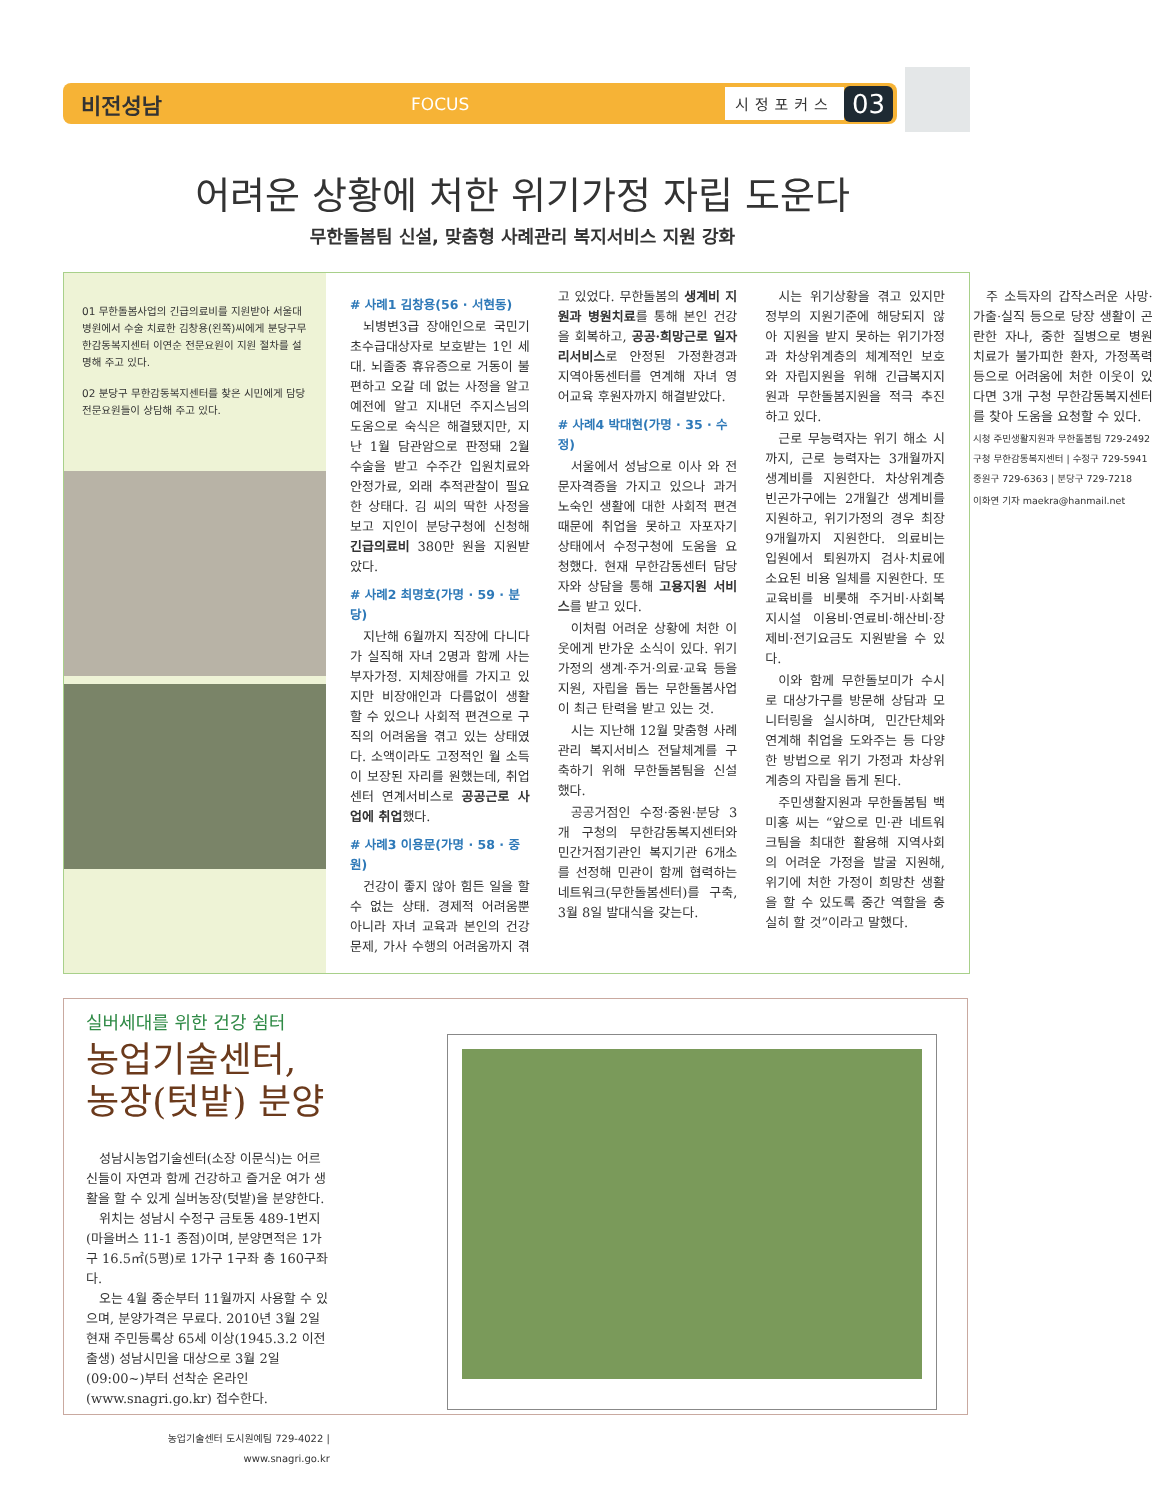비전성남 FOCUS 시정포커스 03
어려운 상황에 처한 위기가정 자립 도운다
무한돌봄팀 신설, 맞춤형 사례관리 복지서비스 지원 강화
01 무한돌봄사업의 긴급의료비를 지원받아 서울대병원에서 수술 치료한 김창용(왼쪽)씨에게 분당구무한감동복지센터 이연순 전문요원이 지원 절차를 설명해 주고 있다.
02 분당구 무한감동복지센터를 찾은 시민에게 담당 전문요원들이 상담해 주고 있다.
# 사례1 김창용(56 · 서현동)
뇌병변3급 장애인으로 국민기초수급대상자로 보호받는 1인 세대. 뇌졸중 휴유증으로 거동이 불편하고 오갈 데 없는 사정을 알고 예전에 알고 지내던 주지스님의 도움으로 숙식은 해결됐지만, 지난 1월 담관암으로 판정돼 2월 수술을 받고 수주간 입원치료와 안정가료, 외래 추적관찰이 필요한 상태다. 김 씨의 딱한 사정을 보고 지인이 분당구청에 신청해 긴급의료비 380만 원을 지원받았다.
# 사례2 최명호(가명 · 59 · 분당)
지난해 6월까지 직장에 다니다가 실직해 자녀 2명과 함께 사는 부자가정. 지체장애를 가지고 있지만 비장애인과 다름없이 생활할 수 있으나 사회적 편견으로 구직의 어려움을 겪고 있는 상태였다. 소액이라도 고정적인 월 소득이 보장된 자리를 원했는데, 취업센터 연계서비스로 공공근로 사업에 취업했다.
# 사례3 이용문(가명 · 58 · 중원)
건강이 좋지 않아 힘든 일을 할 수 없는 상태. 경제적 어려움뿐 아니라 자녀 교육과 본인의 건강문제, 가사 수행의 어려움까지 겪고 있었다. 무한돌봄의 생계비 지원과 병원치료를 통해 본인 건강을 회복하고, 공공·희망근로 일자리서비스로 안정된 가정환경과 지역아동센터를 연계해 자녀 영어교육 후원자까지 해결받았다.
# 사례4 박대현(가명 · 35 · 수정)
서울에서 성남으로 이사 와 전문자격증을 가지고 있으나 과거 노숙인 생활에 대한 사회적 편견 때문에 취업을 못하고 자포자기 상태에서 수정구청에 도움을 요청했다. 현재 무한감동센터 담당자와 상담을 통해 고용지원 서비스를 받고 있다.
이처럼 어려운 상황에 처한 이웃에게 반가운 소식이 있다. 위기가정의 생계·주거·의료·교육 등을 지원, 자립을 돕는 무한돌봄사업이 최근 탄력을 받고 있는 것.
시는 지난해 12월 맞춤형 사례관리 복지서비스 전달체계를 구축하기 위해 무한돌봄팀을 신설했다.
공공거점인 수정·중원·분당 3개 구청의 무한감동복지센터와 민간거점기관인 복지기관 6개소를 선정해 민관이 함께 협력하는 네트워크(무한돌봄센터)를 구축, 3월 8일 발대식을 갖는다.
시는 위기상황을 겪고 있지만 정부의 지원기준에 해당되지 않아 지원을 받지 못하는 위기가정과 차상위계층의 체계적인 보호와 자립지원을 위해 긴급복지지원과 무한돌봄지원을 적극 추진하고 있다.
근로 무능력자는 위기 해소 시까지, 근로 능력자는 3개월까지 생계비를 지원한다. 차상위계층 빈곤가구에는 2개월간 생계비를 지원하고, 위기가정의 경우 최장 9개월까지 지원한다. 의료비는 입원에서 퇴원까지 검사·치료에 소요된 비용 일체를 지원한다. 또 교육비를 비롯해 주거비·사회복지시설 이용비·연료비·해산비·장제비·전기요금도 지원받을 수 있다.
이와 함께 무한돌보미가 수시로 대상가구를 방문해 상담과 모니터링을 실시하며, 민간단체와 연계해 취업을 도와주는 등 다양한 방법으로 위기 가정과 차상위계층의 자립을 돕게 된다.
주민생활지원과 무한돌봄팀 백미홍 씨는 “앞으로 민·관 네트워크팀을 최대한 활용해 지역사회의 어려운 가정을 발굴 지원해, 위기에 처한 가정이 희망찬 생활을 할 수 있도록 중간 역할을 충실히 할 것”이라고 말했다.
주 소득자의 갑작스러운 사망·가출·실직 등으로 당장 생활이 곤란한 자나, 중한 질병으로 병원 치료가 불가피한 환자, 가정폭력 등으로 어려움에 처한 이웃이 있다면 3개 구청 무한감동복지센터를 찾아 도움을 요청할 수 있다.
시청 주민생활지원과 무한돌봄팀 729-2492
구청 무한감동복지센터 | 수정구 729-5941
중원구 729-6363 | 분당구 729-7218
이화연 기자 maekra@hanmail.net
실버세대를 위한 건강 쉼터
농업기술센터, 농장(텃밭) 분양
성남시농업기술센터(소장 이문식)는 어르신들이 자연과 함께 건강하고 즐거운 여가 생활을 할 수 있게 실버농장(텃밭)을 분양한다.
위치는 성남시 수정구 금토동 489-1번지(마을버스 11-1 종점)이며, 분양면적은 1가구 16.5㎡(5평)로 1가구 1구좌 총 160구좌다.
오는 4월 중순부터 11월까지 사용할 수 있으며, 분양가격은 무료다. 2010년 3월 2일 현재 주민등록상 65세 이상(1945.3.2 이전 출생) 성남시민을 대상으로 3월 2일(09:00~)부터 선착순 온라인(www.snagri.go.kr) 접수한다.
농업기술센터 도시원예팀 729-4022 | www.snagri.go.kr